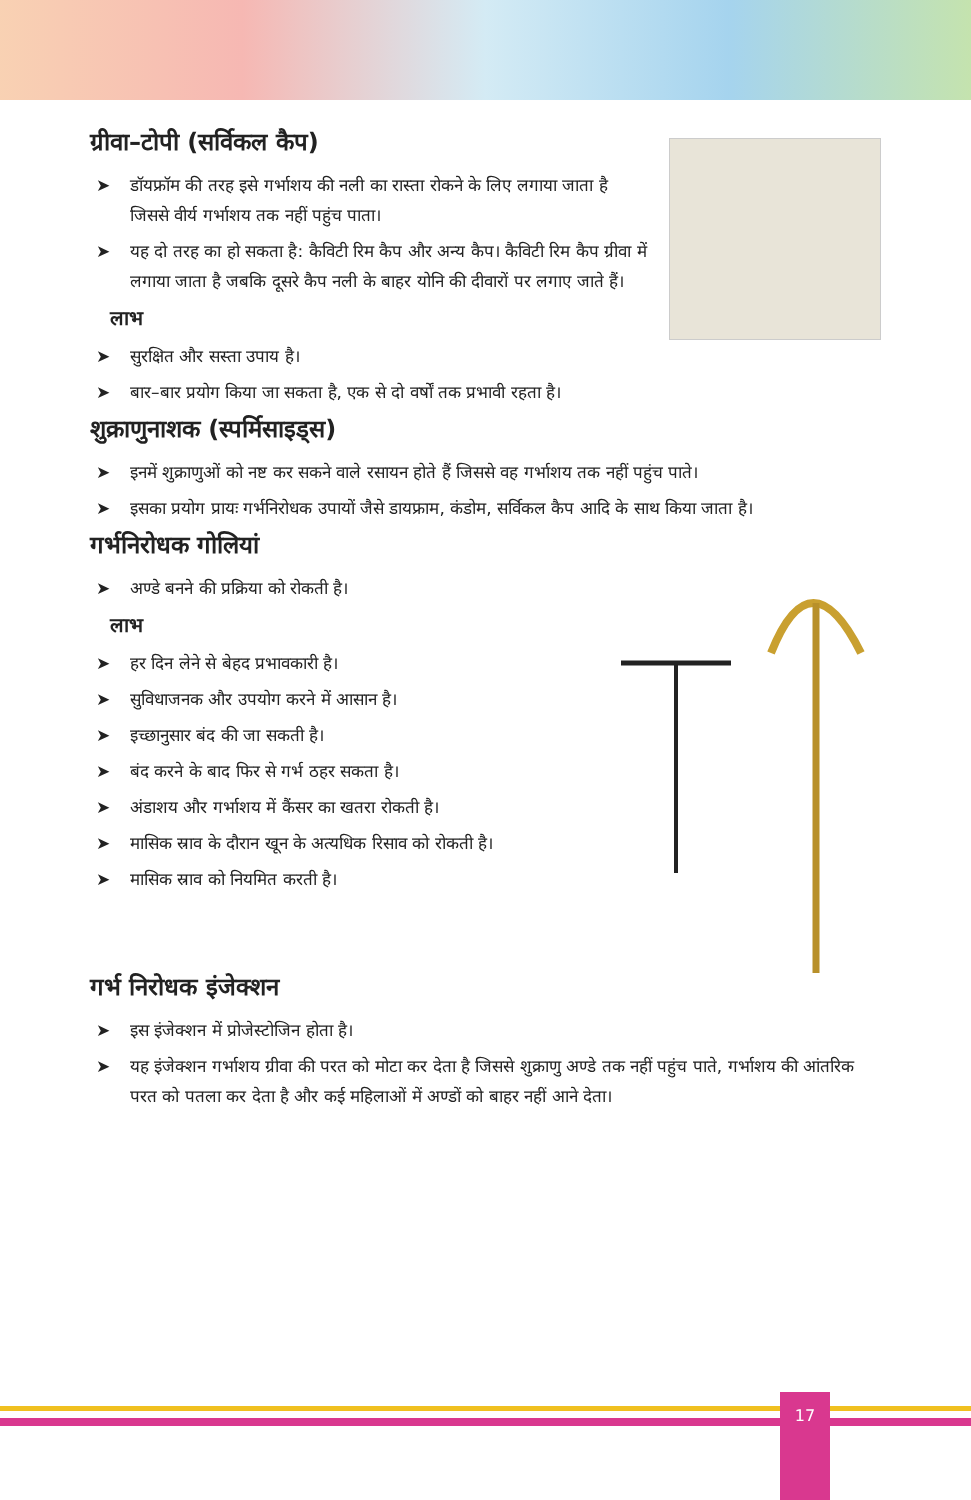ग्रीवा–टोपी (सर्विकल कैप)
➤ डॉयफ्रॉम की तरह इसे गर्भाशय की नली का रास्ता रोकने के लिए लगाया जाता है जिससे वीर्य गर्भाशय तक नहीं पहुंच पाता।
➤ यह दो तरह का हो सकता है: कैविटी रिम कैप और अन्य कैप। कैविटी रिम कैप ग्रीवा में लगाया जाता है जबकि दूसरे कैप नली के बाहर योनि की दीवारों पर लगाए जाते हैं।
लाभ
➤ सुरक्षित और सस्ता उपाय है।
➤ बार–बार प्रयोग किया जा सकता है, एक से दो वर्षों तक प्रभावी रहता है।
शुक्राणुनाशक (स्पर्मिसाइड्स)
➤ इनमें शुक्राणुओं को नष्ट कर सकने वाले रसायन होते हैं जिससे वह गर्भाशय तक नहीं पहुंच पाते।
➤ इसका प्रयोग प्रायः गर्भनिरोधक उपायों जैसे डायफ्राम, कंडोम, सर्विकल कैप आदि के साथ किया जाता है।
गर्भनिरोधक गोलियां
➤ अण्डे बनने की प्रक्रिया को रोकती है।
लाभ
➤ हर दिन लेने से बेहद प्रभावकारी है।
➤ सुविधाजनक और उपयोग करने में आसान है।
➤ इच्छानुसार बंद की जा सकती है।
➤ बंद करने के बाद फिर से गर्भ ठहर सकता है।
➤ अंडाशय और गर्भाशय में कैंसर का खतरा रोकती है।
➤ मासिक स्राव के दौरान खून के अत्यधिक रिसाव को रोकती है।
➤ मासिक स्राव को नियमित करती है।
गर्भ निरोधक इंजेक्शन
➤ इस इंजेक्शन में प्रोजेस्टोजिन होता है।
➤ यह इंजेक्शन गर्भाशय ग्रीवा की परत को मोटा कर देता है जिससे शुक्राणु अण्डे तक नहीं पहुंच पाते, गर्भाशय की आंतरिक परत को पतला कर देता है और कई महिलाओं में अण्डों को बाहर नहीं आने देता।
17